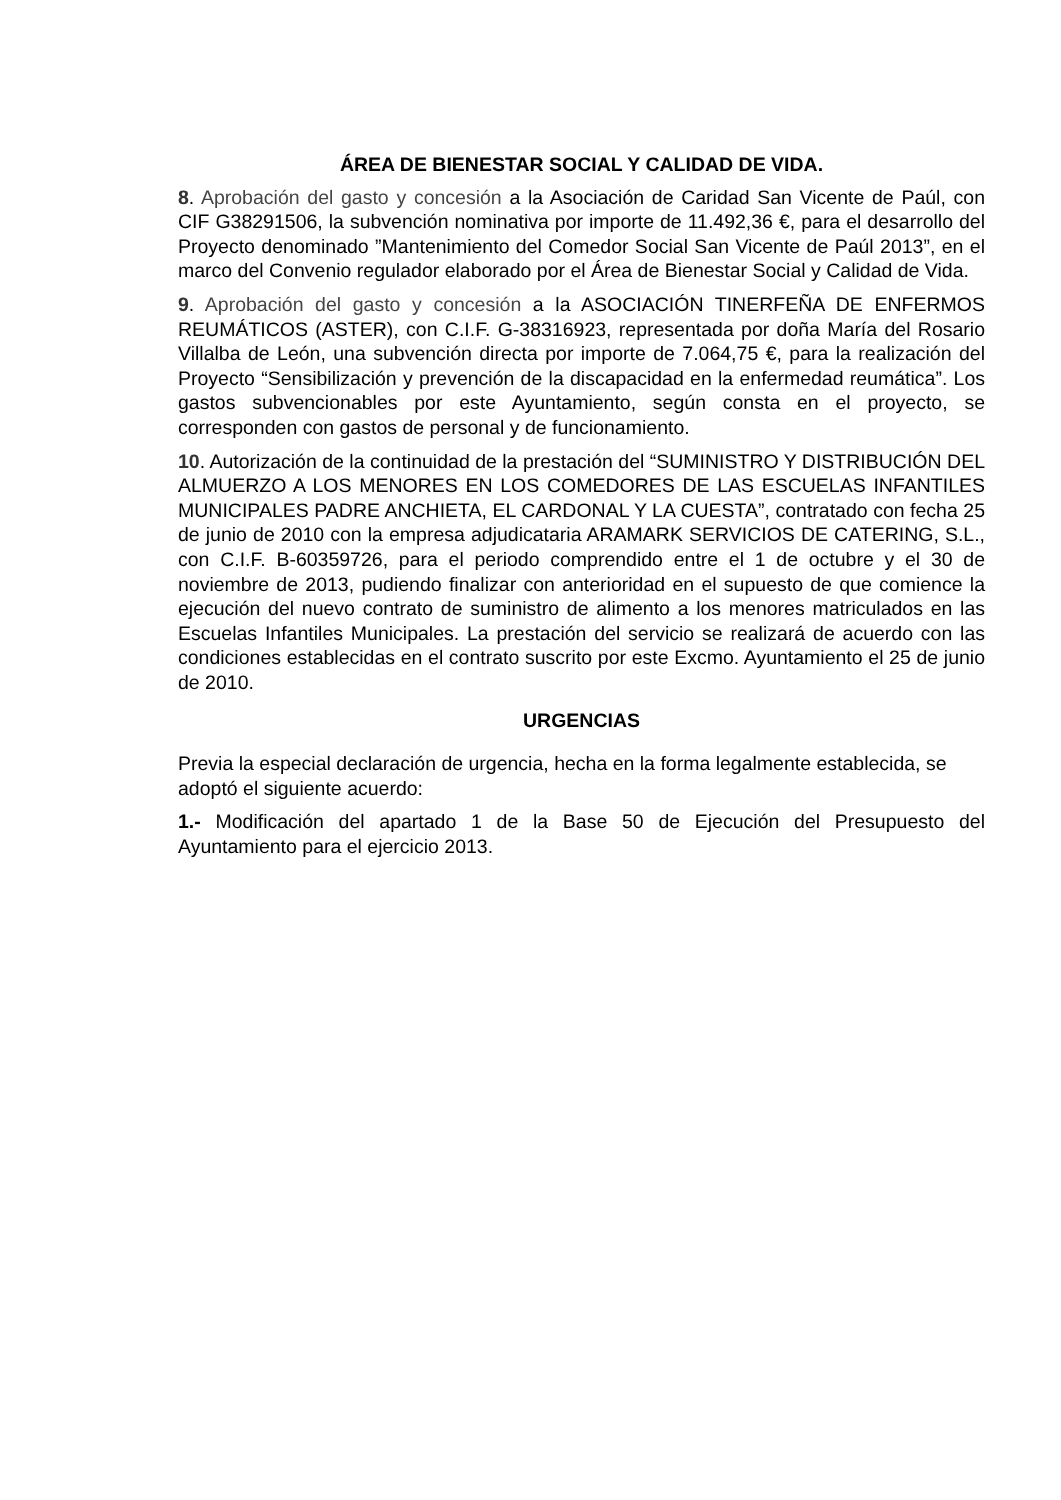ÁREA DE BIENESTAR SOCIAL Y CALIDAD DE VIDA.
8. Aprobación del gasto y concesión a la Asociación de Caridad San Vicente de Paúl, con CIF G38291506, la subvención nominativa por importe de 11.492,36 €, para el desarrollo del Proyecto denominado ”Mantenimiento del Comedor Social San Vicente de Paúl 2013”, en el marco del Convenio regulador elaborado por el Área de Bienestar Social y Calidad de Vida.
9. Aprobación del gasto y concesión a la ASOCIACIÓN TINERFEÑA DE ENFERMOS REUMÁTICOS (ASTER), con C.I.F. G-38316923, representada por doña María del Rosario Villalba de León, una subvención directa por importe de 7.064,75 €, para la realización del Proyecto “Sensibilización y prevención de la discapacidad en la enfermedad reumática”. Los gastos subvencionables por este Ayuntamiento, según consta en el proyecto, se corresponden con gastos de personal y de funcionamiento.
10. Autorización de la continuidad de la prestación del “SUMINISTRO Y DISTRIBUCIÓN DEL ALMUERZO A LOS MENORES EN LOS COMEDORES DE LAS ESCUELAS INFANTILES MUNICIPALES PADRE ANCHIETA, EL CARDONAL Y LA CUESTA”, contratado con fecha 25 de junio de 2010 con la empresa adjudicataria ARAMARK SERVICIOS DE CATERING, S.L., con C.I.F. B-60359726, para el periodo comprendido entre el 1 de octubre y el 30 de noviembre de 2013, pudiendo finalizar con anterioridad en el supuesto de que comience la ejecución del nuevo contrato de suministro de alimento a los menores matriculados en las Escuelas Infantiles Municipales. La prestación del servicio se realizará de acuerdo con las condiciones establecidas en el contrato suscrito por este Excmo. Ayuntamiento el 25 de junio de 2010.
URGENCIAS
Previa la especial declaración de urgencia, hecha en la forma legalmente establecida, se adoptó el siguiente acuerdo:
1.- Modificación del apartado 1 de la Base 50 de Ejecución del Presupuesto del Ayuntamiento para el ejercicio 2013.